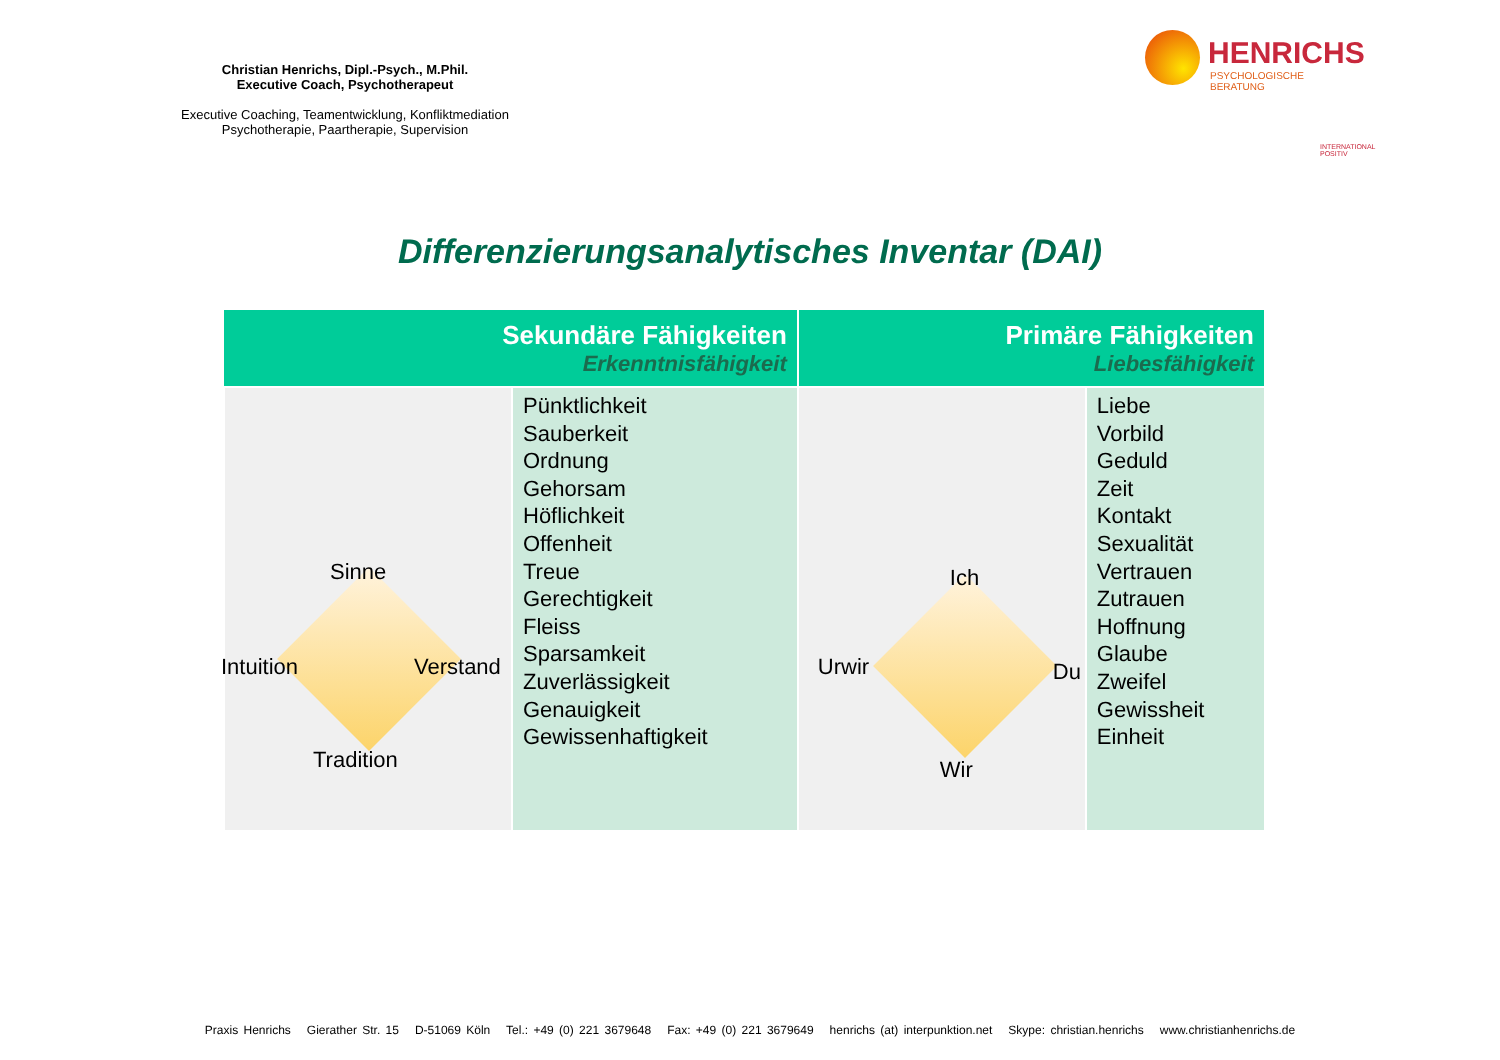Christian Henrichs, Dipl.-Psych., M.Phil.
Executive Coach, Psychotherapeut
Executive Coaching, Teamentwicklung, Konfliktmediation
Psychotherapie, Paartherapie, Supervision
HENRICHS
PSYCHOLOGISCHE BERATUNG
INTERNATIONAL POSITIV
Differenzierungsanalytisches Inventar (DAI)
| Sekundäre Fähigkeiten Erkenntnisfähigkeit | | Primäre Fähigkeiten Liebesfähigkeit | |
| --- | --- | --- | --- |
| Sinne Intuition Verstand Tradition | Pünktlichkeit Sauberkeit Ordnung Gehorsam Höflichkeit Offenheit Treue Gerechtigkeit Fleiss Sparsamkeit Zuverlässigkeit Genauigkeit Gewissenhaftigkeit | Ich Urwir Du Wir | Liebe Vorbild Geduld Zeit Kontakt Sexualität Vertrauen Zutrauen Hoffnung Glaube Zweifel Gewissheit Einheit |
Praxis Henrichs Gierather Str. 15 D-51069 Köln Tel.: +49 (0) 221 3679648 Fax: +49 (0) 221 3679649 henrichs (at) interpunktion.net Skype: christian.henrichs www.christianhenrichs.de